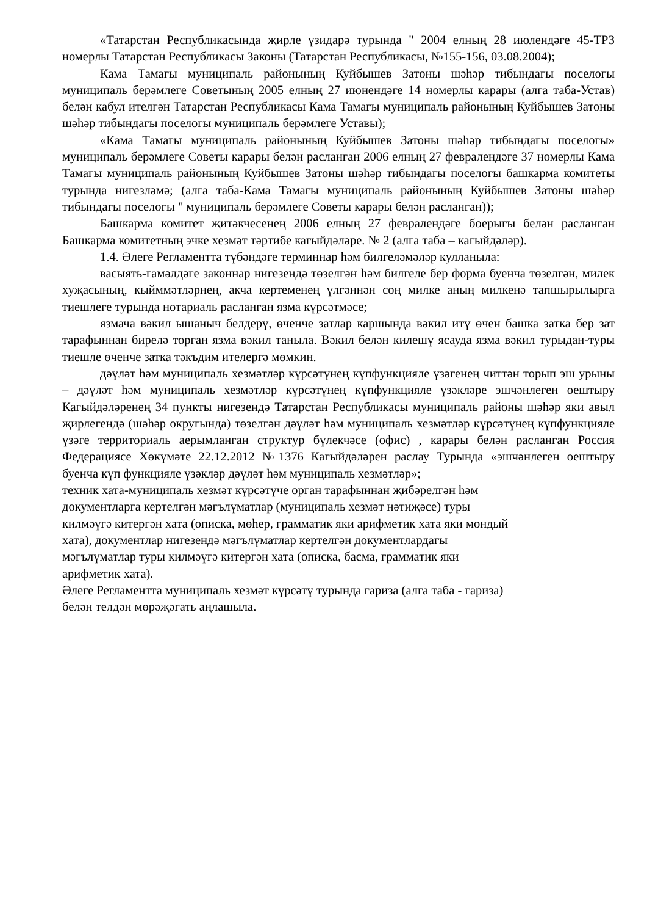«Татарстан Республикасында җирле үзидарә турында " 2004 елның 28 июлендәге 45-ТРЗ номерлы Татарстан Республикасы Законы (Татарстан Республикасы, №155-156, 03.08.2004);
Кама Тамагы муниципаль районының Куйбышев Затоны шәһәр тибындагы поселогы муниципаль берәмлеге Советының 2005 елның 27 июнендәге 14 номерлы карары (алга таба-Устав) белән кабул ителгән Татарстан Республикасы Кама Тамагы муниципаль районының Куйбышев Затоны шәһәр тибындагы поселогы муниципаль берәмлеге Уставы);
«Кама Тамагы муниципаль районының Куйбышев Затоны шәһәр тибындагы поселогы» муниципаль берәмлеге Советы карары белән расланган 2006 елның 27 февралендәге 37 номерлы Кама Тамагы муниципаль районының Куйбышев Затоны шәһәр тибындагы поселогы башкарма комитеты турында нигезләмә; (алга таба-Кама Тамагы муниципаль районының Куйбышев Затоны шәһәр тибындагы поселогы " муниципаль берәмлеге Советы карары белән расланган));
Башкарма комитет җитәкчесенең 2006 елның 27 февралендәге боерыгы белән расланган Башкарма комитетның эчке хезмәт тәртибе кагыйдәләре. № 2 (алга таба – кагыйдәләр).
1.4. Әлеге Регламентта түбәндәге терминнар һәм билгеләмәләр кулланыла:
васыять-гамәлдәге законнар нигезендә төзелгән һәм билгеле бер форма буенча төзелгән, милек хуҗасының, кыйммәтләрнең, акча кертеменең үлгәннән соң милке аның милкенә тапшырылырга тиешлеге турында нотариаль расланган язма күрсәтмәсе;
язмача вәкил ышаныч белдерү, өченче затлар каршында вәкил итү өчен башка затка бер зат тарафыннан бирелә торган язма вәкил танылa. Вәкил белән килешү ясауда язма вәкил турыдан-туры тиешле өченче затка тәкъдим ителергә мөмкин.
дәүләт һәм муниципаль хезмәтләр күрсәтүнең күпфункцияле үзәгенең читтән торып эш урыны – дәүләт һәм муниципаль хезмәтләр күрсәтүнең күпфункцияле үзәкләре эшчәнлеген оештыру Кагыйдәләренең 34 пункты нигезендә Татарстан Республикасы муниципаль районы шәһәр яки авыл җирлегендә (шәһәр округында) төзелгән дәүләт һәм муниципаль хезмәтләр күрсәтүнең күпфункцияле үзәге территориаль аерымланган структур бүлекчәсе (офис) , карары белән расланган Россия Федерациясе Хөкүмәте 22.12.2012 №1376 Кагыйдәләрен раслау Турында «эшчәнлеген оештыру буенча күп функцияле үзәкләр дәүләт һәм муниципаль хезмәтләр»;
техник хата-муниципаль хезмәт күрсәтүче орган тарафыннан җибәрелгән һәм
документларга кертелгән мәгълүматлар (муниципаль хезмәт нәтиҗәсе) туры
килмәүгә китергән хата (описка, мөһер, грамматик яки арифметик хата яки мондый
хата), документлар нигезендә мәгълүматлар кертелгән документлардагы
мәгълүматлар туры килмәүгә китергән хата (описка, басма, грамматик яки
арифметик хата).
Әлеге Регламентта муниципаль хезмәт күрсәтү турында гариза (алга таба - гариза)
белән телдән мөрәҗәгать аңлашыла.